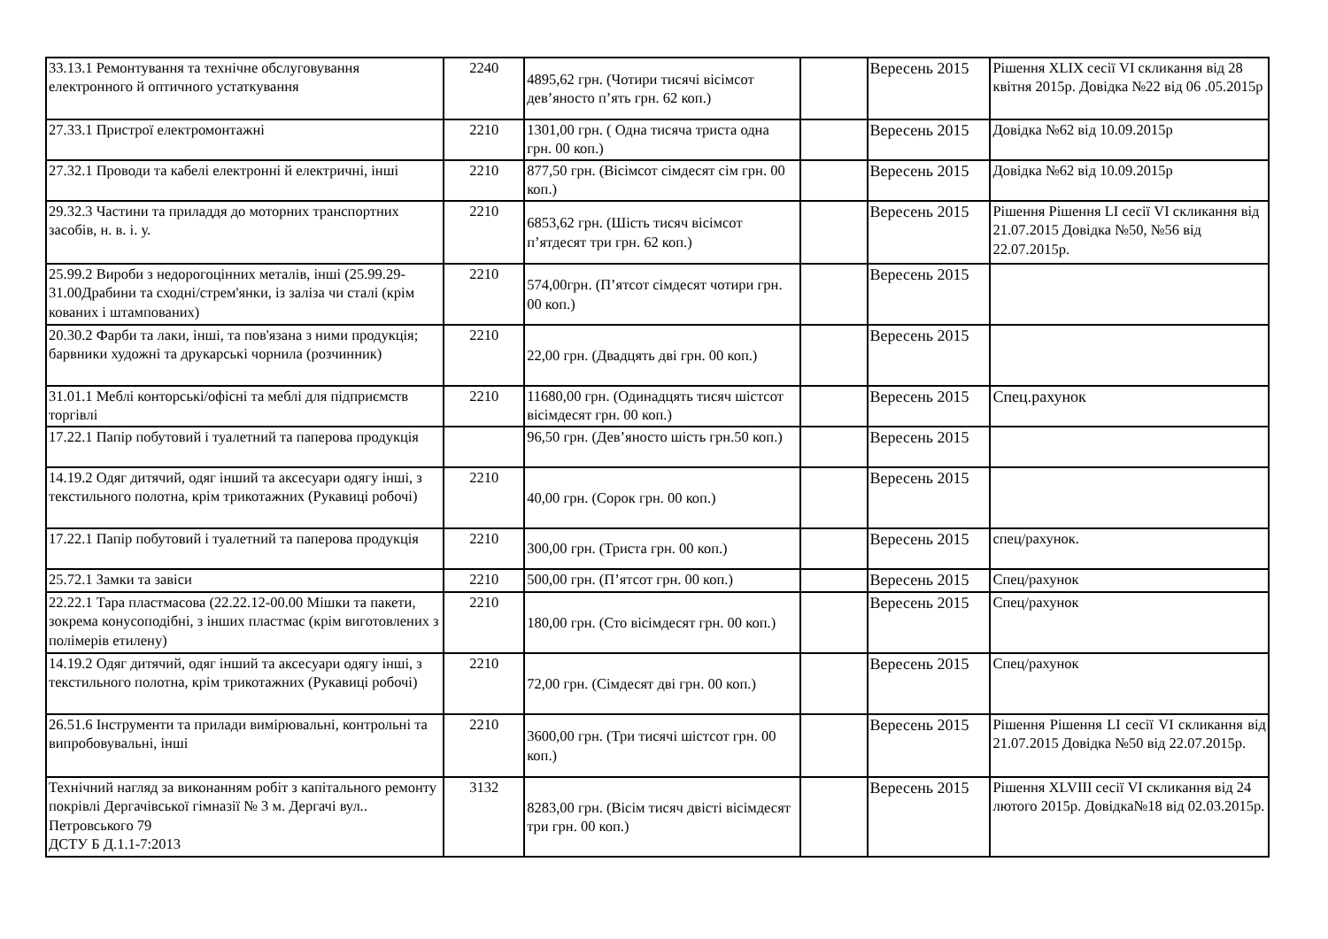| 33.13.1 Ремонтування та технічне обслуговування електронного й оптичного устаткування | 2240 | 4895,62 грн. (Чотири тисячі вісімсот дев’яносто п’ять грн. 62 коп.) | | Вересень 2015 | Рішення XLIX сесії VI скликання від 28 квітня 2015р. Довідка №22 від 06 .05.2015р |
| 27.33.1 Пристрої електромонтажні | 2210 | 1301,00 грн. ( Одна тисяча триста одна грн. 00 коп.) | | Вересень 2015 | Довідка №62 від 10.09.2015р |
| 27.32.1 Проводи та кабелі електронні й електричні, інші | 2210 | 877,50 грн. (Вісімсот сімдесят сім грн. 00 коп.) | | Вересень 2015 | Довідка №62 від 10.09.2015р |
| 29.32.3 Частини та приладдя до моторних транспортних засобів, н. в. і. у. | 2210 | 6853,62 грн. (Шість тисяч вісімсот п’ятдесят три грн. 62 коп.) | | Вересень 2015 | Рішення Рішення LI сесії VI скликання від 21.07.2015 Довідка №50, №56 від 22.07.2015р. |
| 25.99.2 Вироби з недорогоцінних металів, інші (25.99.29-31.00Драбини та сходні/стрем'янки, із заліза чи сталі (крім кованих і штампованих) | 2210 | 574,00грн. (П’ятсот сімдесят чотири грн. 00 коп.) | | Вересень 2015 | |
| 20.30.2 Фарби та лаки, інші, та пов'язана з ними продукція; барвники художні та друкарські чорнила (розчинник) | 2210 | 22,00 грн. (Двадцять дві грн. 00 коп.) | | Вересень 2015 | |
| 31.01.1 Меблі конторські/офісні та меблі для підприємств торгівлі | 2210 | 11680,00 грн. (Одинадцять тисяч шістсот вісімдесят грн. 00 коп.) | | Вересень 2015 | Спец.рахунок |
| 17.22.1 Папір побутовий і туалетний та паперова продукція | | 96,50 грн. (Дев’яносто шість грн.50 коп.) | | Вересень 2015 | |
| 14.19.2 Одяг дитячий, одяг інший та аксесуари одягу інші, з текстильного полотна, крім трикотажних (Рукавиці робочі) | 2210 | 40,00 грн. (Сорок грн. 00 коп.) | | Вересень 2015 | |
| 17.22.1 Папір побутовий і туалетний та паперова продукція | 2210 | 300,00 грн. (Триста грн. 00 коп.) | | Вересень 2015 | спец/рахунок. |
| 25.72.1 Замки та завіси | 2210 | 500,00 грн. (П’ятсот грн. 00 коп.) | | Вересень 2015 | Спец/рахунок |
| 22.22.1 Тара пластмасова (22.22.12-00.00 Мішки та пакети, зокрема конусоподібні, з інших пластмас (крім виготовлених з полімерів етилену) | 2210 | 180,00 грн. (Сто вісімдесят грн. 00 коп.) | | Вересень 2015 | Спец/рахунок |
| 14.19.2 Одяг дитячий, одяг інший та аксесуари одягу інші, з текстильного полотна, крім трикотажних (Рукавиці робочі) | 2210 | 72,00 грн. (Сімдесят дві грн. 00 коп.) | | Вересень 2015 | Спец/рахунок |
| 26.51.6 Інструменти та прилади вимірювальні, контрольні та випробовувальні, інші | 2210 | 3600,00 грн. (Три тисячі шістсот грн. 00 коп.) | | Вересень 2015 | Рішення Рішення LI сесії VI скликання від 21.07.2015 Довідка №50 від 22.07.2015р. |
| Технічний нагляд за виконанням робіт з капітального ремонту покрівлі Дергачівської гімназії № 3 м. Дергачі вул.. Петровського 79 ДСТУ Б Д.1.1-7:2013 | 3132 | 8283,00 грн. (Вісім тисяч двісті вісімдесят три грн. 00 коп.) | | Вересень 2015 | Рішення XLVIII сесії VI скликання від 24 лютого 2015р. Довідка№18 від 02.03.2015р. |